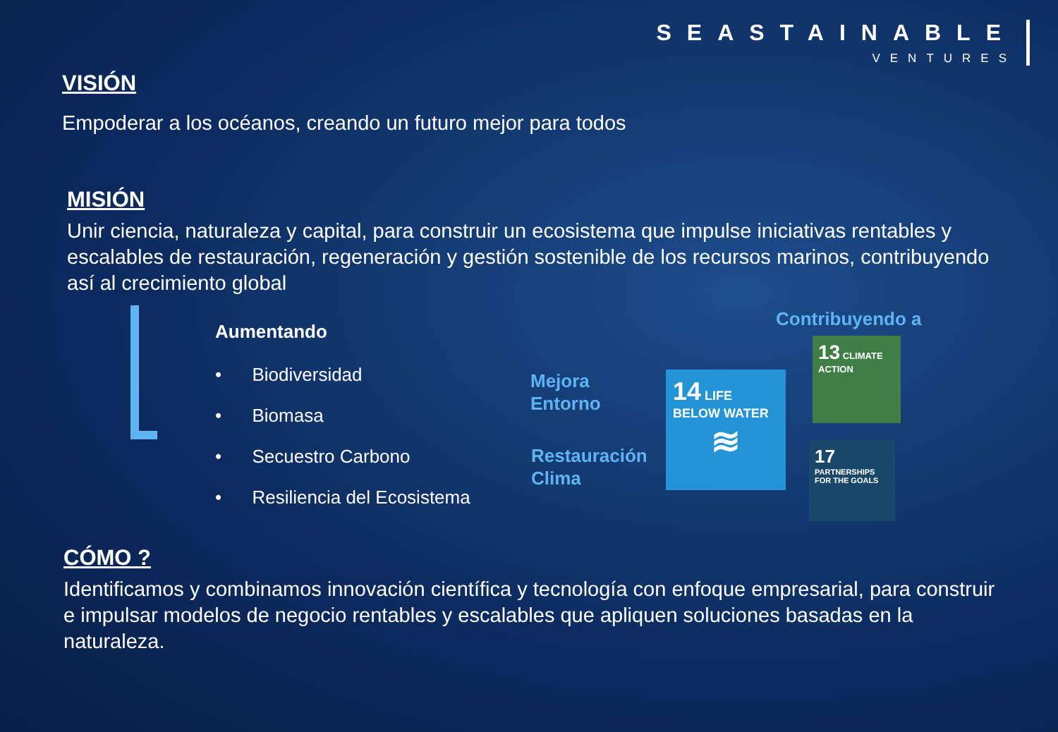SEASTAINABLE
VENTURES
VISIÓN
Empoderar a los océanos, creando un futuro mejor para todos
MISIÓN
Unir ciencia, naturaleza y capital, para construir un ecosistema que impulse iniciativas rentables y escalables de restauración, regeneración y gestión sostenible de los recursos marinos, contribuyendo así al crecimiento global
Aumentando
• Biodiversidad
• Biomasa
• Secuestro Carbono
• Resiliencia del Ecosistema
Mejora
Entorno
Restauración
Clima
Contribuyendo a
14 LIFE BELOW WATER
≋
13 CLIMATE ACTION
17 PARTNERSHIPS FOR THE GOALS
CÓMO ?
Identificamos y combinamos innovación científica y tecnología con enfoque empresarial, para construir e impulsar modelos de negocio rentables y escalables que apliquen soluciones basadas en la naturaleza.